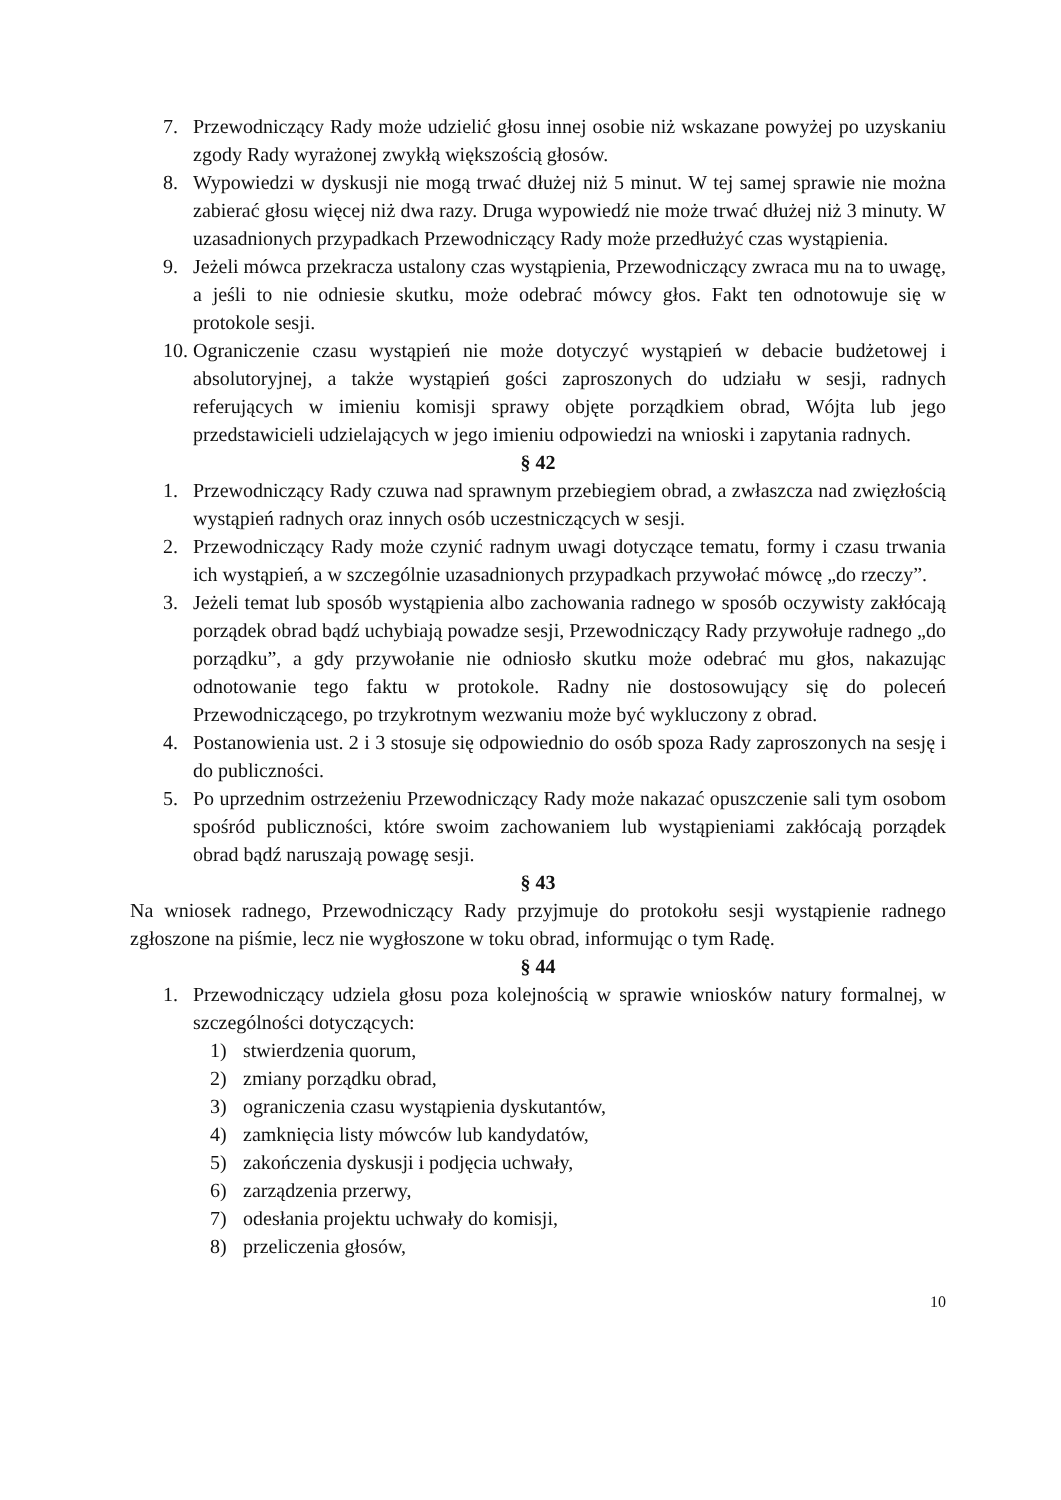7. Przewodniczący Rady może udzielić głosu innej osobie niż wskazane powyżej po uzyskaniu zgody Rady wyrażonej zwykłą większością głosów.
8. Wypowiedzi w dyskusji nie mogą trwać dłużej niż 5 minut. W tej samej sprawie nie można zabierać głosu więcej niż dwa razy. Druga wypowiedź nie może trwać dłużej niż 3 minuty. W uzasadnionych przypadkach Przewodniczący Rady może przedłużyć czas wystąpienia.
9. Jeżeli mówca przekracza ustalony czas wystąpienia, Przewodniczący zwraca mu na to uwagę, a jeśli to nie odniesie skutku, może odebrać mówcy głos. Fakt ten odnotowuje się w protokole sesji.
10. Ograniczenie czasu wystąpień nie może dotyczyć wystąpień w debacie budżetowej i absolutoryjnej, a także wystąpień gości zaproszonych do udziału w sesji, radnych referujących w imieniu komisji sprawy objęte porządkiem obrad, Wójta lub jego przedstawicieli udzielających w jego imieniu odpowiedzi na wnioski i zapytania radnych.
§ 42
1. Przewodniczący Rady czuwa nad sprawnym przebiegiem obrad, a zwłaszcza nad zwięzłością wystąpień radnych oraz innych osób uczestniczących w sesji.
2. Przewodniczący Rady może czynić radnym uwagi dotyczące tematu, formy i czasu trwania ich wystąpień, a w szczególnie uzasadnionych przypadkach przywołać mówcę „do rzeczy”.
3. Jeżeli temat lub sposób wystąpienia albo zachowania radnego w sposób oczywisty zakłócają porządek obrad bądź uchybiają powadze sesji, Przewodniczący Rady przywołuje radnego „do porządku”, a gdy przywołanie nie odniosło skutku może odebrać mu głos, nakazując odnotowanie tego faktu w protokole. Radny nie dostosowujący się do poleceń Przewodniczącego, po trzykrotnym wezwaniu może być wykluczony z obrad.
4. Postanowienia ust. 2 i 3 stosuje się odpowiednio do osób spoza Rady zaproszonych na sesję i do publiczności.
5. Po uprzednim ostrzeżeniu Przewodniczący Rady może nakazać opuszczenie sali tym osobom spośród publiczności, które swoim zachowaniem lub wystąpieniami zakłócają porządek obrad bądź naruszają powagę sesji.
§ 43
Na wniosek radnego, Przewodniczący Rady przyjmuje do protokołu sesji wystąpienie radnego zgłoszone na piśmie, lecz nie wygłoszone w toku obrad, informując o tym Radę.
§ 44
1. Przewodniczący udziela głosu poza kolejnością w sprawie wniosków natury formalnej, w szczególności dotyczących:
1) stwierdzenia quorum,
2) zmiany porządku obrad,
3) ograniczenia czasu wystąpienia dyskutantów,
4) zamknięcia listy mówców lub kandydatów,
5) zakończenia dyskusji i podjęcia uchwały,
6) zarządzenia przerwy,
7) odesłania projektu uchwały do komisji,
8) przeliczenia głosów,
10